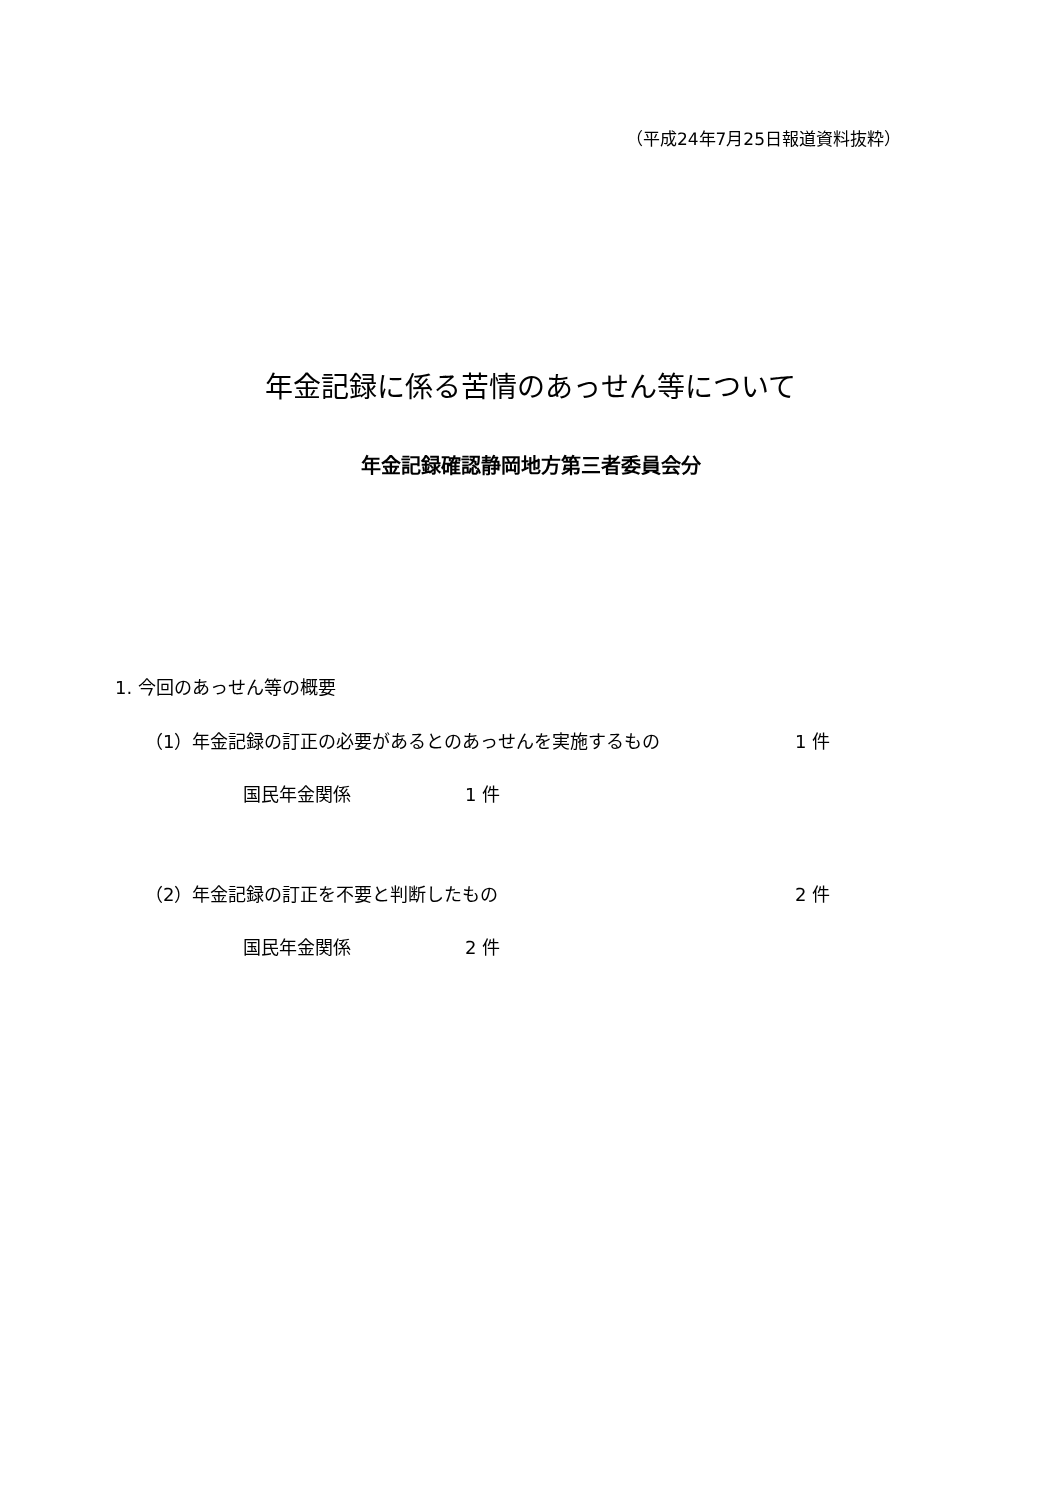（平成24年7月25日報道資料抜粋）
年金記録に係る苦情のあっせん等について
年金記録確認静岡地方第三者委員会分
1. 今回のあっせん等の概要
（1）年金記録の訂正の必要があるとのあっせんを実施するもの 1 件
国民年金関係 1 件
（2）年金記録の訂正を不要と判断したもの 2 件
国民年金関係 2 件